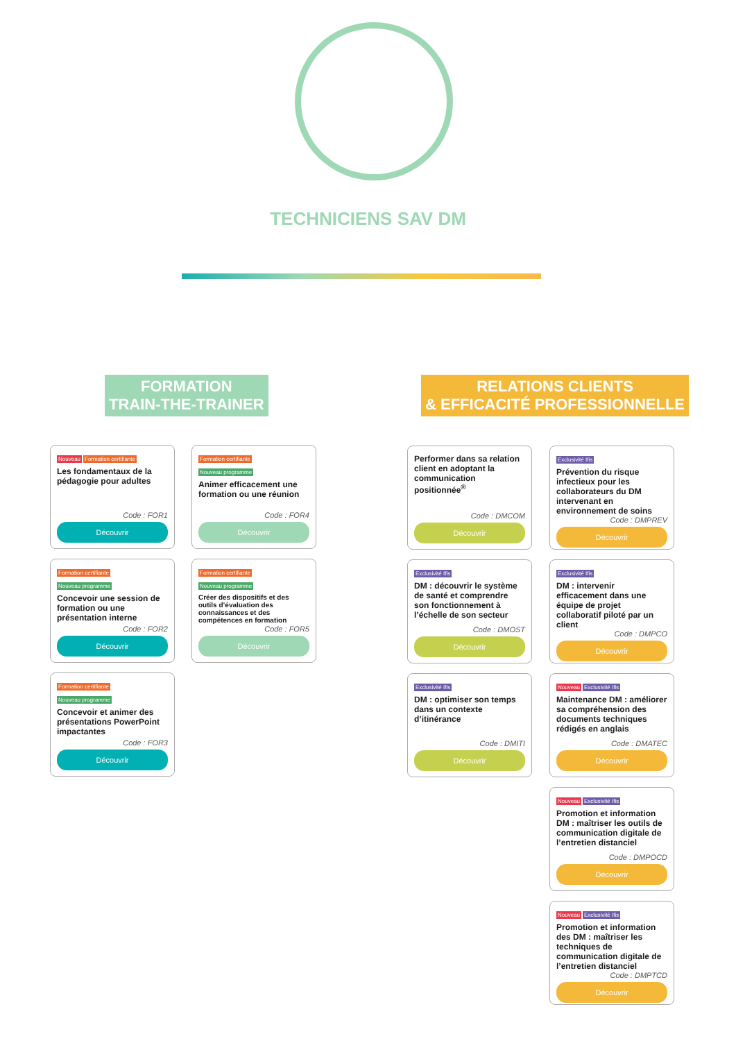TECHNICIENS SAV DM
FORMATION
TRAIN-THE-TRAINER
RELATIONS CLIENTS
& EFFICACITÉ PROFESSIONNELLE
Nouveau Formation certifiante
Les fondamentaux de la pédagogie pour adultes
Code : FOR1
Découvrir
Formation certifiante
Nouveau programme
Concevoir une session de formation ou une présentation interne
Code : FOR2
Découvrir
Formation certifiante
Nouveau programme
Concevoir et animer des présentations PowerPoint impactantes
Code : FOR3
Découvrir
Formation certifiante
Nouveau programme
Animer efficacement une formation ou une réunion
Code : FOR4
Découvrir
Formation certifiante
Nouveau programme
Créer des dispositifs et des outils d’évaluation des connaissances et des compétences en formation
Code : FOR5
Découvrir
Performer dans sa relation client en adoptant la communication positionnée<sup>®</sup>
Code : DMCOM
Découvrir
Exclusivité Ifis
DM : découvrir le système de santé et comprendre son fonctionnement à l’échelle de son secteur
Code : DMOST
Découvrir
Exclusivité Ifis
DM : optimiser son temps dans un contexte d’itinérance
Code : DMITI
Découvrir
Exclusivité Ifis
Prévention du risque infectieux pour les collaborateurs du DM intervenant en environnement de soins
Code : DMPREV
Découvrir
Exclusivité Ifis
DM : intervenir efficacement dans une équipe de projet collaboratif piloté par un client
Code : DMPCO
Découvrir
Nouveau Exclusivité Ifis
Maintenance DM : améliorer sa compréhension des documents techniques rédigés en anglais
Code : DMATEC
Découvrir
Nouveau Exclusivité Ifis
Promotion et information DM : maîtriser les outils de communication digitale de l’entretien distanciel
Code : DMPOCD
Découvrir
Nouveau Exclusivité Ifis
Promotion et information des DM : maîtriser les techniques de communication digitale de l’entretien distanciel
Code : DMPTCD
Découvrir